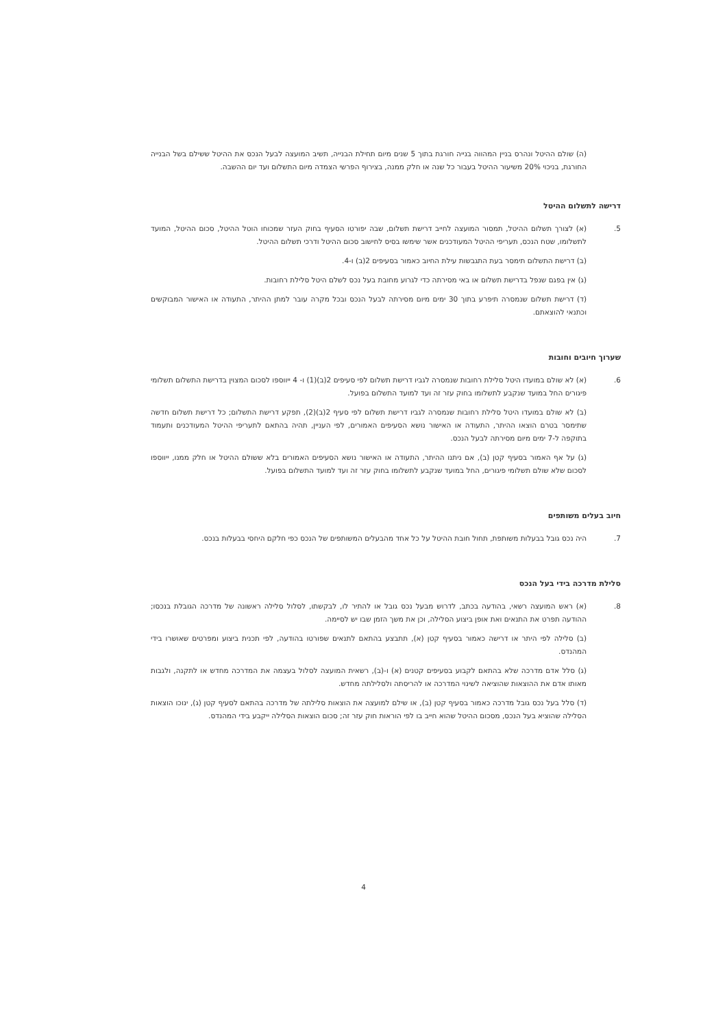(ה) שולם ההיטל ונהרס בניין המהווה בנייה חורגת בתוך 5 שנים מיום תחילת הבנייה, תשיב המועצה לבעל הנכס את ההיטל ששילם בשל הבנייה החורגת, בניכוי 20% משיעור ההיטל בעבור כל שנה או חלק ממנה, בצירוף הפרשי הצמדה מיום התשלום ועד יום ההשבה.
דרישה לתשלום ההיטל
5. (א) לצורך תשלום ההיטל, תמסור המועצה לחייב דרישת תשלום, שבה יפורטו הסעיף בחוק העזר שמכוחו הוטל ההיטל, סכום ההיטל, המועד לתשלומו, שטח הנכס, תעריפי ההיטל המעודכנים אשר שימשו בסיס לחישוב סכום ההיטל ודרכי תשלום ההיטל.
(ב) דרישת התשלום תימסר בעת התגבשות עילת החיוב כאמור בסעיפים 2(ב) ו-4.
(ג) אין בפגם שנפל בדרישת תשלום או באי מסירתה כדי לגרוע מחובת בעל נכס לשלם היטל סלילת רחובות.
(ד) דרישת תשלום שנמסרה תיפרע בתוך 30 ימים מיום מסירתה לבעל הנכס ובכל מקרה עובר למתן ההיתר, התעודה או האישור המבוקשים וכתנאי להוצאתם.
שערוך חיובים וחובות
6. (א) לא שולם במועדו היטל סלילת רחובות שנמסרה לגביו דרישת תשלום לפי סעיפים 2(ב)(1) ו- 4 ייווספו לסכום המצוין בדרישת התשלום תשלומי פיגורים החל במועד שנקבע לתשלומו בחוק עזר זה ועד למועד התשלום בפועל.
(ב) לא שולם במועדו היטל סלילת רחובות שנמסרה לגביו דרישת תשלום לפי סעיף 2(ב)(2), תפקע דרישת התשלום; כל דרישת תשלום חדשה שתימסר בטרם הוצאו ההיתר, התעודה או האישור נושא הסעיפים האמורים, לפי העניין, תהיה בהתאם לתעריפי ההיטל המעודכנים ותעמוד בתוקפה ל-7 ימים מיום מסירתה לבעל הנכס.
(ג) על אף האמור בסעיף קטן (ב), אם ניתנו ההיתר, התעודה או האישור נושא הסעיפים האמורים בלא ששולם ההיטל או חלק ממנו, ייווספו לסכום שלא שולם תשלומי פיגורים, החל במועד שנקבע לתשלומו בחוק עזר זה ועד למועד התשלום בפועל.
חיוב בעלים משותפים
7. היה נכס גובל בבעלות משותפת, תחול חובת ההיטל על כל אחד מהבעלים המשותפים של הנכס כפי חלקם היחסי בבעלות בנכס.
סלילת מדרכה בידי בעל הנכס
8. (א) ראש המועצה רשאי, בהודעה בכתב, לדרוש מבעל נכס גובל או להתיר לו, לבקשתו, לסלול סלילה ראשונה של מדרכה הגובלת בנכסו; ההודעה תפרט את התנאים ואת אופן ביצוע הסלילה, וכן את משך הזמן שבו יש לסיימה.
(ב) סלילה לפי היתר או דרישה כאמור בסעיף קטן (א), תתבצע בהתאם לתנאים שפורטו בהודעה, לפי תכנית ביצוע ומפרטים שאושרו בידי המהנדס.
(ג) סלל אדם מדרכה שלא בהתאם לקבוע בסעיפים קטנים (א) ו-(ב), רשאית המועצה לסלול בעצמה את המדרכה מחדש או לתקנה, ולגבות מאותו אדם את ההוצאות שהוציאה לשינוי המדרכה או להריסתה ולסלילתה מחדש.
(ד) סלל בעל נכס גובל מדרכה כאמור בסעיף קטן (ב), או שילם למועצה את הוצאות סלילתה של מדרכה בהתאם לסעיף קטן (ג), ינוכו הוצאות הסלילה שהוציא בעל הנכס, מסכום ההיטל שהוא חייב בו לפי הוראות חוק עזר זה; סכום הוצאות הסלילה ייקבע בידי המהנדס.
4